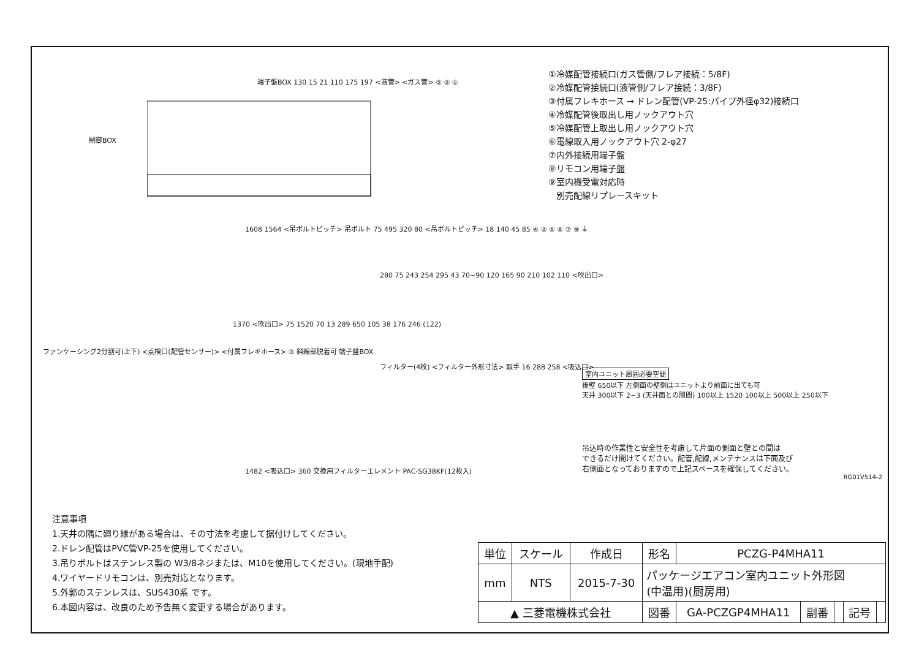①冷媒配管接続口(ガス管側/フレア接続：5/8F)
②冷媒配管接続口(液管側/フレア接続：3/8F)
③付属フレキホース → ドレン配管(VP-25:パイプ外径φ32)接続口
④冷媒配管後取出し用ノックアウト穴
⑤冷媒配管上取出し用ノックアウト穴
⑥電線取入用ノックアウト穴 2-φ27
⑦内外接続用端子盤
⑧リモコン用端子盤
⑨室内機受電対応時
別売配線リプレースキット
端子盤BOX 130 15 21 110 175 197 <液管> <ガス管> ⑤ ② ①
制御BOX
1608 1564 <吊ボルトピッチ> 吊ボルト 75 495 320 80 <吊ボルトピッチ> 18 140 45 85 ④ ② ⑥ ⑧ ⑦ ⑨ ⏚
280 75 243 254 295 43 70~90 120 165 90 210 102 110 <吹出口>
1370 <吹出口> 75 1520 70 13 289 650 105 38 176 246 (122)
ファンケーシング2分割可(上下) <点検口(配管センサー)> <付属フレキホース> ③ 斜線部脱着可 端子盤BOX
フィルター(4枚) <フィルター外形寸法> 取手 16 288 258 <吸込口>
1482 <吸込口> 360 交換用フィルターエレメント PAC-SG38KF(12枚入)
室内ユニット周囲必要空間
後壁 650以下 左側面の壁側はユニットより前面に出ても可
天井 300以下 2~3 (天井面との隙間) 100以上 1520 100以上 500以上 250以下
吊込時の作業性と安全性を考慮して片面の側面と壁との間は
できるだけ開けてください。配管,配線,メンテナンスは下面及び
右側面となっておりますので上記スペースを確保してください。
RG01V514-2
注意事項
1.天井の隅に廻り縁がある場合は、その寸法を考慮して据付けしてください。
2.ドレン配管はPVC管VP-25を使用してください。
3.吊りボルトはステンレス製の W3/8ネジまたは、M10を使用してください。(現地手配)
4.ワイヤードリモコンは、別売対応となります。
5.外郭のステンレスは、SUS430系 です。
6.本図内容は、改良のため予告無く変更する場合があります。
| 単位 | スケール | 作成日 | 形名 | PCZG-P4MHA11 | | | | |
| mm | NTS | 2015-7-30 | パッケージエアコン室内ユニット外形図 (中温用)(厨房用) | | | | | |
| ▲ 三菱電機株式会社 | | | 図番 | GA-PCZGP4MHA11 | 副番 | | 記号 | |